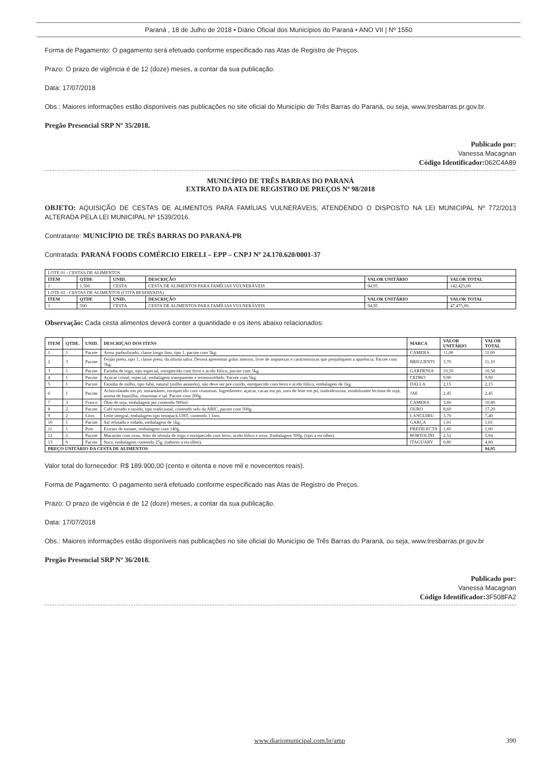Paraná , 18 de Julho de 2018 • Diário Oficial dos Municípios do Paraná • ANO VII | Nº 1550
Forma de Pagamento: O pagamento será efetuado conforme especificado nas Atas de Registro de Preços.
Prazo: O prazo de vigência é de 12 (doze) meses, a contar da sua publicação.
Data: 17/07/2018
Obs.: Maiores informações estão disponíveis nas publicações no site oficial do Município de Três Barras do Paraná, ou seja, www.tresbarras.pr.gov.br.
Pregão Presencial SRP Nº 35/2018.
Publicado por:
Vanessa Macagnan
Código Identificador: 062C4A89
MUNICÍPIO DE TRÊS BARRAS DO PARANÁ
EXTRATO DA ATA DE REGISTRO DE PREÇOS Nº 98/2018
OBJETO: AQUISIÇÃO DE CESTAS DE ALIMENTOS PARA FAMÍLIAS VULNERÁVEIS, ATENDENDO O DISPOSTO NA LEI MUNICIPAL Nº 772/2013 ALTERADA PELA LEI MUNICIPAL Nº 1539/2016.
Contratante: MUNICÍPIO DE TRÊS BARRAS DO PARANÁ-PR
Contratada: PARANÁ FOODS COMÉRCIO EIRELI – EPP – CNPJ Nº 24.170.620/0001-37
| LOTE 01 - CESTAS DE ALIMENTOS | | | | | |
| ITEM | QTDE | UNID. | DESCRIÇÃO | VALOR UNITÁRIO | VALOR TOTAL |
| 1 | 1.500 | CESTA | CESTA DE ALIMENTOS PARA FAMÍLIAS VULNERÁVEIS | 94,95 | 142.425,00 |
| LOTE 02 - CESTAS DE ALIMENTOS (COTA RESERVADA) | | | | | |
| ITEM | QTDE | UNID. | DESCRIÇÃO | VALOR UNITÁRIO | VALOR TOTAL |
| 1 | 500 | CESTA | CESTA DE ALIMENTOS PARA FAMÍLIAS VULNERÁVEIS | 94,95 | 47.475,00 |
Observação: Cada cesta alimentos deverá conter a quantidade e os itens abaixo relacionados:
| ITEM | QTDE. | UNID. | DESCRIÇAO DOS ITENS | MARCA | VALOR UNITÁRIO | VALOR TOTAL |
| --- | --- | --- | --- | --- | --- | --- |
| 1 | 1 | Pacote | Arroz parboilizado, classe longo fino, tipo 1, pacote com 5kg. | CAMERA | 11,00 | 11,00 |
| 2 | 3 | Pacote | Feijão preto, tipo 1, classe preto, da última safra. Deverá apresentar grãos inteiros, livre de impurezas e características que prejudiquem a aparência. Pacote com 1kg. | BRIGUENTI | 3,70 | 11,10 |
| 3 | 1 | Pacote | Farinha de trigo, tipo especial, enriquecido com ferro e ácido fólico, pacote com 5kg. | GARDENIA | 10,50 | 10,50 |
| 4 | 1 | Pacote | Açúcar cristal, especial, embalagem transparente e termossoldado. Pacote com 5kg. | CEDRO | 9,90 | 9,90 |
| 5 | 1 | Pacote | Farinha de milho, tipo fubá, natural (milho amarelo), não deve ser pré cozido, enriquecido com ferro e ácido fólico, embalagem de 1kg. | DALLA | 2,15 | 2,15 |
| 6 | 1 | Pacote | Achocolatado em pó, instantâneo, enriquecido com vitaminas. Ingredientes: açúcar, cacau em pó, soro de leite em pó, maltodextrina, estabilizante lecitina de soja, aroma de baunilha, vitaminas e sal. Pacote com 200g. | JAE | 2,45 | 2,45 |
| 7 | 3 | Frasco | Óleo de soja, embalagem pet contendo 900ml. | CAMERA | 3,60 | 10,80 |
| 8 | 2 | Pacote | Café torrado e moído, tipo tradicional, contendo selo da ABIC, pacote com 500g. | OURO | 8,60 | 17,20 |
| 9 | 2 | Litro | Leite integral, embalagem tipo tetrapack UHT, contendo 1 litro. | LANGUIRU | 3,70 | 7,40 |
| 10 | 1 | Pacote | Sal refinado e iodado, embalagem de 1kg. | GARÇA | 1,01 | 1,01 |
| 11 | 1 | Pote | Extrato de tomate, embalagem com 140g. | PREDILECTA | 1,60 | 1,60 |
| 12 | 2 | Pacote | Macarrão com ovos, feito de sêmola de trigo e enriquecido com ferro, ácido fólico e ovos. Embalagem 500g. (tipo a escolher). | BORTOLINI | 2,52 | 5,04 |
| 13 | 6 | Pacote | Suco, embalagem contendo 25g. (sabores a escolher). | ITAGUARY | 0,80 | 4,80 |
| PREÇO UNITÁRIO DA CESTA DE ALIMENTOS | | | | | | 94,95 |
Valor total do fornecedor: R$ 189.900,00 (cento e oitenta e nove mil e novecentos reais).
Forma de Pagamento: O pagamento será efetuado conforme especificado nas Atas de Registro de Preços.
Prazo: O prazo de vigência é de 12 (doze) meses, a contar da sua publicação.
Data: 17/07/2018
Obs.: Maiores informações estão disponíveis nas publicações no site oficial do Município de Três Barras do Paraná, ou seja, www.tresbarras.pr.gov.br
Pregão Presencial SRP Nº 36/2018.
Publicado por:
Vanessa Macagnan
Código Identificador: 3F508FA2
www.diariomunicipal.com.br/amp 390